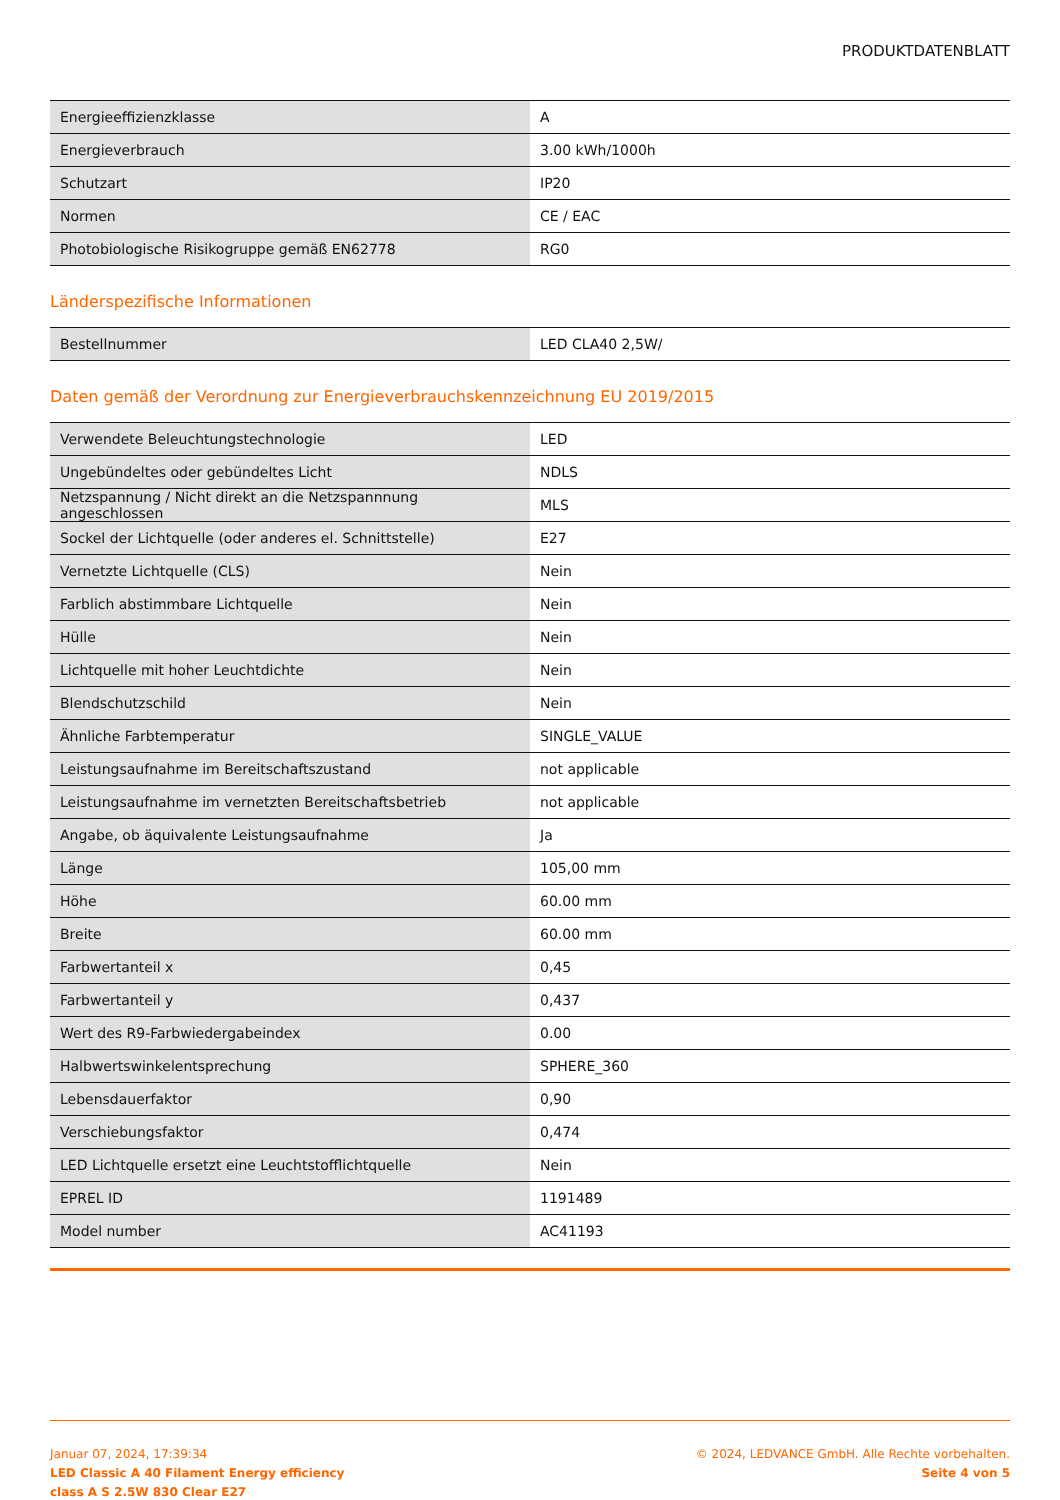PRODUKTDATENBLATT
| Energieeffizienzklasse | A |
| Energieverbrauch | 3.00 kWh/1000h |
| Schutzart | IP20 |
| Normen | CE / EAC |
| Photobiologische Risikogruppe gemäß EN62778 | RG0 |
Länderspezifische Informationen
| Bestellnummer | LED CLA40 2,5W/ |
Daten gemäß der Verordnung zur Energieverbrauchskennzeichnung EU 2019/2015
| Verwendete Beleuchtungstechnologie | LED |
| Ungebündeltes oder gebündeltes Licht | NDLS |
| Netzspannung / Nicht direkt an die Netzspannnung angeschlossen | MLS |
| Sockel der Lichtquelle (oder anderes el. Schnittstelle) | E27 |
| Vernetzte Lichtquelle (CLS) | Nein |
| Farblich abstimmbare Lichtquelle | Nein |
| Hülle | Nein |
| Lichtquelle mit hoher Leuchtdichte | Nein |
| Blendschutzschild | Nein |
| Ähnliche Farbtemperatur | SINGLE_VALUE |
| Leistungsaufnahme im Bereitschaftszustand | not applicable |
| Leistungsaufnahme im vernetzten Bereitschaftsbetrieb | not applicable |
| Angabe, ob äquivalente Leistungsaufnahme | Ja |
| Länge | 105,00 mm |
| Höhe | 60.00 mm |
| Breite | 60.00 mm |
| Farbwertanteil x | 0,45 |
| Farbwertanteil y | 0,437 |
| Wert des R9-Farbwiedergabeindex | 0.00 |
| Halbwertswinkelentsprechung | SPHERE_360 |
| Lebensdauerfaktor | 0,90 |
| Verschiebungsfaktor | 0,474 |
| LED Lichtquelle ersetzt eine Leuchtstofflichtquelle | Nein |
| EPREL ID | 1191489 |
| Model number | AC41193 |
Januar 07, 2024, 17:39:34
LED Classic A 40 Filament Energy efficiency
class A S 2.5W 830 Clear E27
© 2024, LEDVANCE GmbH. Alle Rechte vorbehalten.
Seite 4 von 5